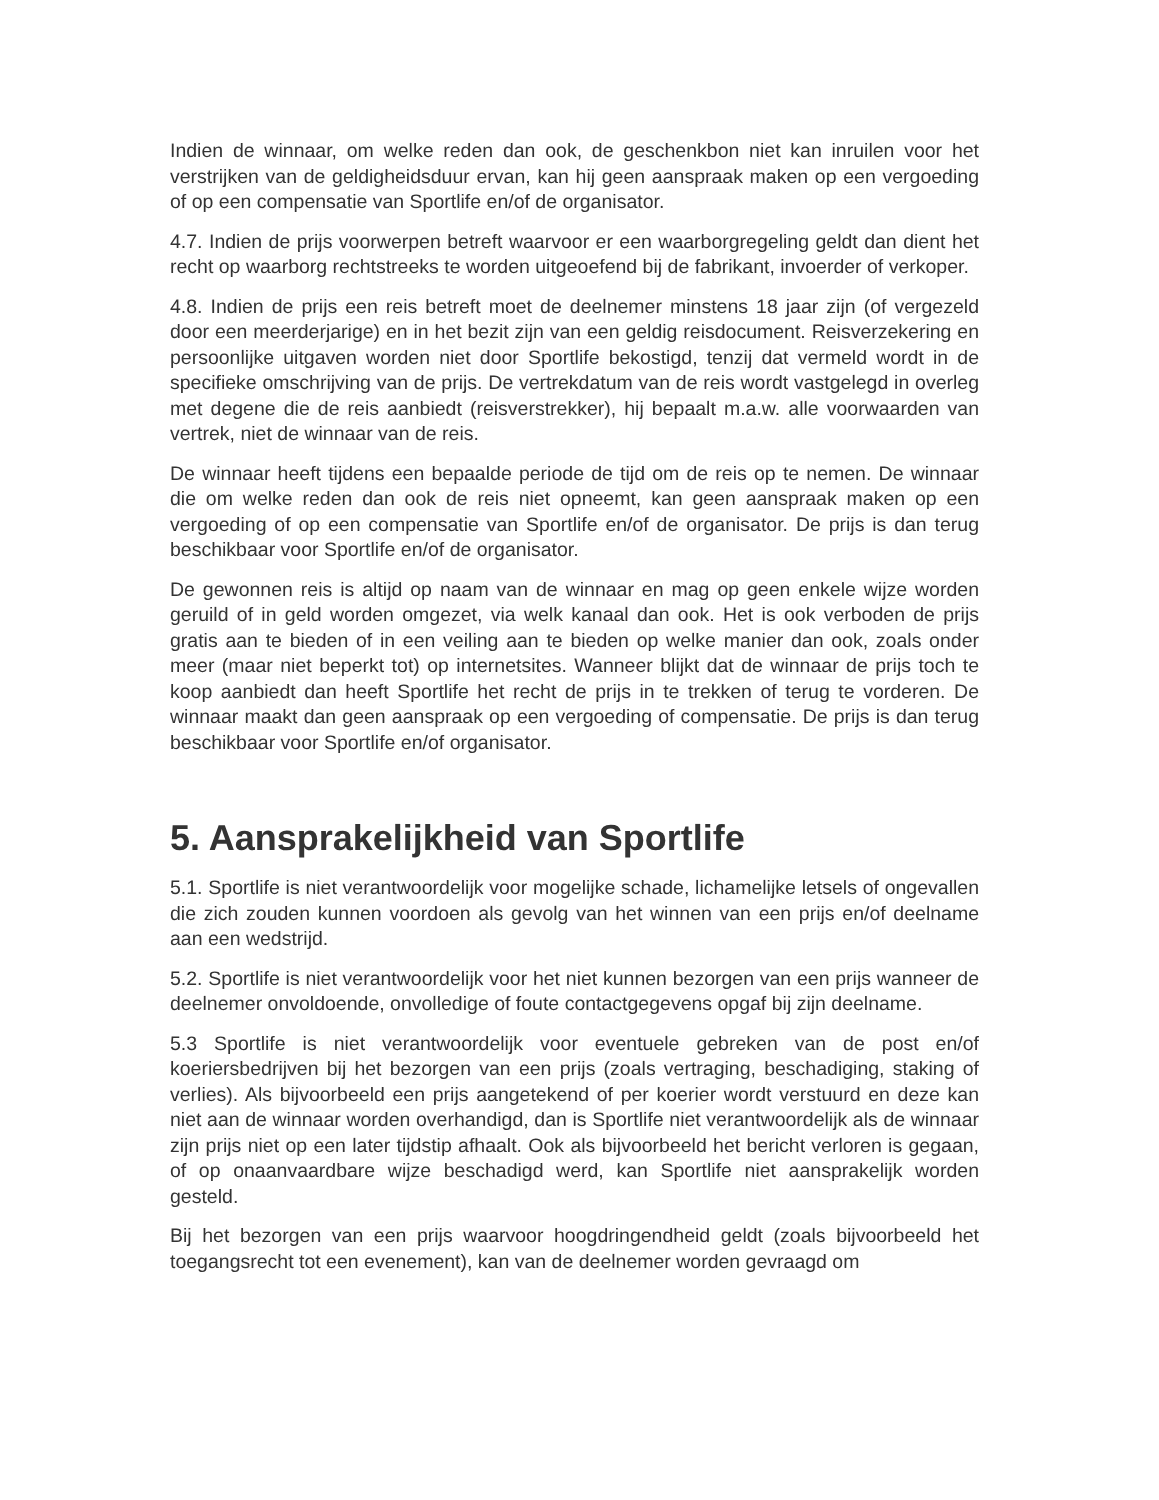Indien de winnaar, om welke reden dan ook, de geschenkbon niet kan inruilen voor het verstrijken van de geldigheidsduur ervan, kan hij geen aanspraak maken op een vergoeding of op een compensatie van Sportlife en/of de organisator.
4.7. Indien de prijs voorwerpen betreft waarvoor er een waarborgregeling geldt dan dient het recht op waarborg rechtstreeks te worden uitgeoefend bij de fabrikant, invoerder of verkoper.
4.8. Indien de prijs een reis betreft moet de deelnemer minstens 18 jaar zijn (of vergezeld door een meerderjarige) en in het bezit zijn van een geldig reisdocument. Reisverzekering en persoonlijke uitgaven worden niet door Sportlife bekostigd, tenzij dat vermeld wordt in de specifieke omschrijving van de prijs. De vertrekdatum van de reis wordt vastgelegd in overleg met degene die de reis aanbiedt (reisverstrekker), hij bepaalt m.a.w. alle voorwaarden van vertrek, niet de winnaar van de reis.
De winnaar heeft tijdens een bepaalde periode de tijd om de reis op te nemen. De winnaar die om welke reden dan ook de reis niet opneemt, kan geen aanspraak maken op een vergoeding of op een compensatie van Sportlife en/of de organisator. De prijs is dan terug beschikbaar voor Sportlife en/of de organisator.
De gewonnen reis is altijd op naam van de winnaar en mag op geen enkele wijze worden geruild of in geld worden omgezet, via welk kanaal dan ook. Het is ook verboden de prijs gratis aan te bieden of in een veiling aan te bieden op welke manier dan ook, zoals onder meer (maar niet beperkt tot) op internetsites. Wanneer blijkt dat de winnaar de prijs toch te koop aanbiedt dan heeft Sportlife het recht de prijs in te trekken of terug te vorderen. De winnaar maakt dan geen aanspraak op een vergoeding of compensatie. De prijs is dan terug beschikbaar voor Sportlife en/of organisator.
5. Aansprakelijkheid van Sportlife
5.1. Sportlife is niet verantwoordelijk voor mogelijke schade, lichamelijke letsels of ongevallen die zich zouden kunnen voordoen als gevolg van het winnen van een prijs en/of deelname aan een wedstrijd.
5.2. Sportlife is niet verantwoordelijk voor het niet kunnen bezorgen van een prijs wanneer de deelnemer onvoldoende, onvolledige of foute contactgegevens opgaf bij zijn deelname.
5.3 Sportlife is niet verantwoordelijk voor eventuele gebreken van de post en/of koeriersbedrijven bij het bezorgen van een prijs (zoals vertraging, beschadiging, staking of verlies). Als bijvoorbeeld een prijs aangetekend of per koerier wordt verstuurd en deze kan niet aan de winnaar worden overhandigd, dan is Sportlife niet verantwoordelijk als de winnaar zijn prijs niet op een later tijdstip afhaalt. Ook als bijvoorbeeld het bericht verloren is gegaan, of op onaanvaardbare wijze beschadigd werd, kan Sportlife niet aansprakelijk worden gesteld.
Bij het bezorgen van een prijs waarvoor hoogdringendheid geldt (zoals bijvoorbeeld het toegangsrecht tot een evenement), kan van de deelnemer worden gevraagd om